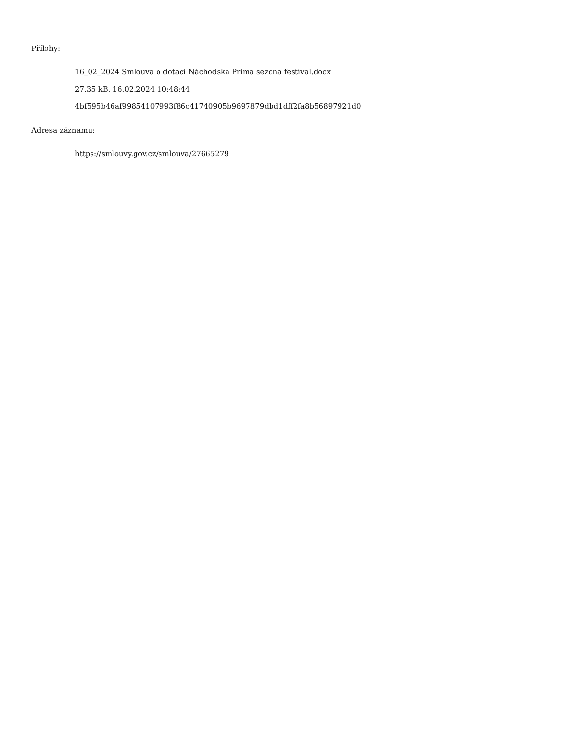Přílohy:
16_02_2024 Smlouva o dotaci Náchodská Prima sezona festival.docx
27.35 kB, 16.02.2024 10:48:44
4bf595b46af99854107993f86c41740905b9697879dbd1dff2fa8b56897921d0
Adresa záznamu:
https://smlouvy.gov.cz/smlouva/27665279